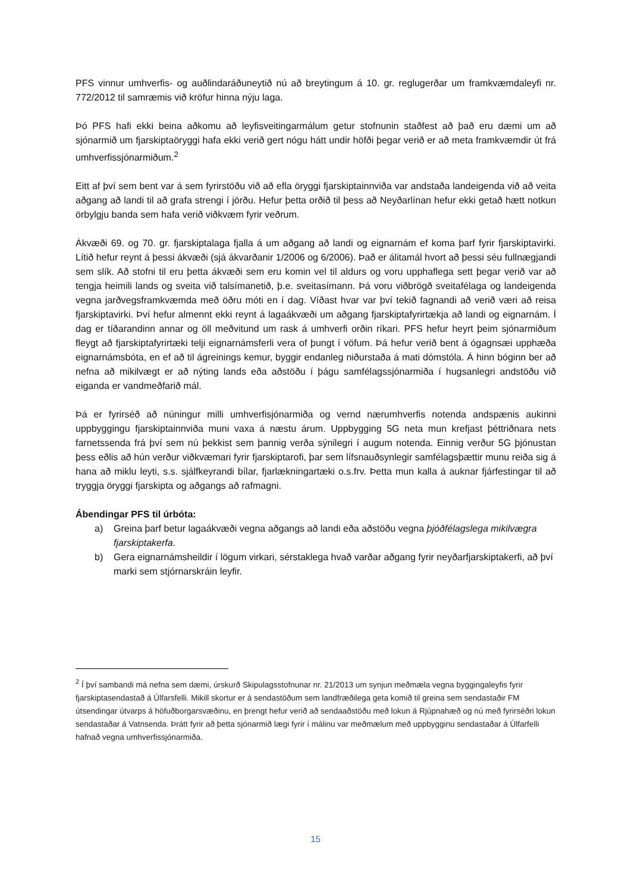PFS vinnur umhverfis- og auðlindaráðuneytið nú að breytingum á 10. gr. reglugerðar um framkvæmdaleyfi nr. 772/2012 til samræmis við kröfur hinna nýju laga.
Þó PFS hafi ekki beina aðkomu að leyfisveitingarmálum getur stofnunin staðfest að það eru dæmi um að sjónarmið um fjarskiptaöryggi hafa ekki verið gert nógu hátt undir höfði þegar verið er að meta framkvæmdir út frá umhverfissjónarmiðum.<sup>2</sup>
Eitt af því sem bent var á sem fyrirstöðu við að efla öryggi fjarskiptainnviða var andstaða landeigenda við að veita aðgang að landi til að grafa strengi í jörðu. Hefur þetta orðið til þess að Neyðarlínan hefur ekki getað hætt notkun örbylgju banda sem hafa verið viðkvæm fyrir veðrum.
Ákvæði 69. og 70. gr. fjarskiptalaga fjalla á um aðgang að landi og eignarnám ef koma þarf fyrir fjarskiptavirki. Lítið hefur reynt á þessi ákvæði (sjá ákvarðanir 1/2006 og 6/2006). Það er álitamál hvort að þessi séu fullnægjandi sem slík. Að stofni til eru þetta ákvæði sem eru komin vel til aldurs og voru upphaflega sett þegar verið var að tengja heimili lands og sveita við talsímanetið, þ.e. sveitasímann. Þá voru viðbrögð sveitafélaga og landeigenda vegna jarðvegsframkvæmda með öðru móti en í dag. Víðast hvar var því tekið fagnandi að verið væri að reisa fjarskiptavirki. Því hefur almennt ekki reynt á lagaákvæði um aðgang fjarskiptafyrirtækja að landi og eignarnám. Í dag er tíðarandinn annar og öll meðvitund um rask á umhverfi orðin ríkari. PFS hefur heyrt þeim sjónarmiðum fleygt að fjarskiptafyrirtæki telji eignarnámsferli vera of þungt í vöfum. Þá hefur verið bent á ógagnsæi upphæða eignarnámsbóta, en ef að til ágreinings kemur, byggir endanleg niðurstaða á mati dómstóla. Á hinn bóginn ber að nefna að mikilvægt er að nýting lands eða aðstöðu í þágu samfélagssjónarmiða í hugsanlegri andstöðu við eiganda er vandmeðfarið mál.
Þá er fyrirséð að núningur milli umhverfisjónarmiða og vernd nærumhverfis notenda andspænis aukinni uppbyggingu fjarskiptainnviða muni vaxa á næstu árum. Uppbygging 5G neta mun krefjast þéttriðnara nets farnetssenda frá því sem nú þekkist sem þannig verða sýnilegri í augum notenda. Einnig verður 5G þjónustan þess eðlis að hún verður viðkvæmari fyrir fjarskiptarofi, þar sem lífsnauðsynlegir samfélagsþættir munu reiða sig á hana að miklu leyti, s.s. sjálfkeyrandi bílar, fjarlækningartæki o.s.frv. Þetta mun kalla á auknar fjárfestingar til að tryggja öryggi fjarskipta og aðgangs að rafmagni.
Ábendingar PFS til úrbóta:
a) Greina þarf betur lagaákvæði vegna aðgangs að landi eða aðstöðu vegna þjóðfélagslega mikilvægra fjarskiptakerfa.
b) Gera eignarnámsheildir í lögum virkari, sérstaklega hvað varðar aðgang fyrir neyðarfjarskiptakerfi, að því marki sem stjórnarskráin leyfir.
<sup>2</sup> Í því sambandi má nefna sem dæmi, úrskurð Skipulagsstofnunar nr. 21/2013 um synjun meðmæla vegna byggingaleyfis fyrir fjarskiptasendastað á Úlfarsfelli. Mikill skortur er á sendastöðum sem landfræðilega geta komið til greina sem sendastaðir FM útsendingar útvarps á höfuðborgarsvæðinu, en þrengt hefur verið að sendaaðstöðu með lokun á Rjúpnahæð og nú með fyrirséðri lokun sendastaðar á Vatnsenda. Þrátt fyrir að þetta sjónarmið lægi fyrir í málinu var meðmælum með uppbygginu sendastaðar á Úlfarfelli hafnað vegna umhverfissjónarmiða.
15